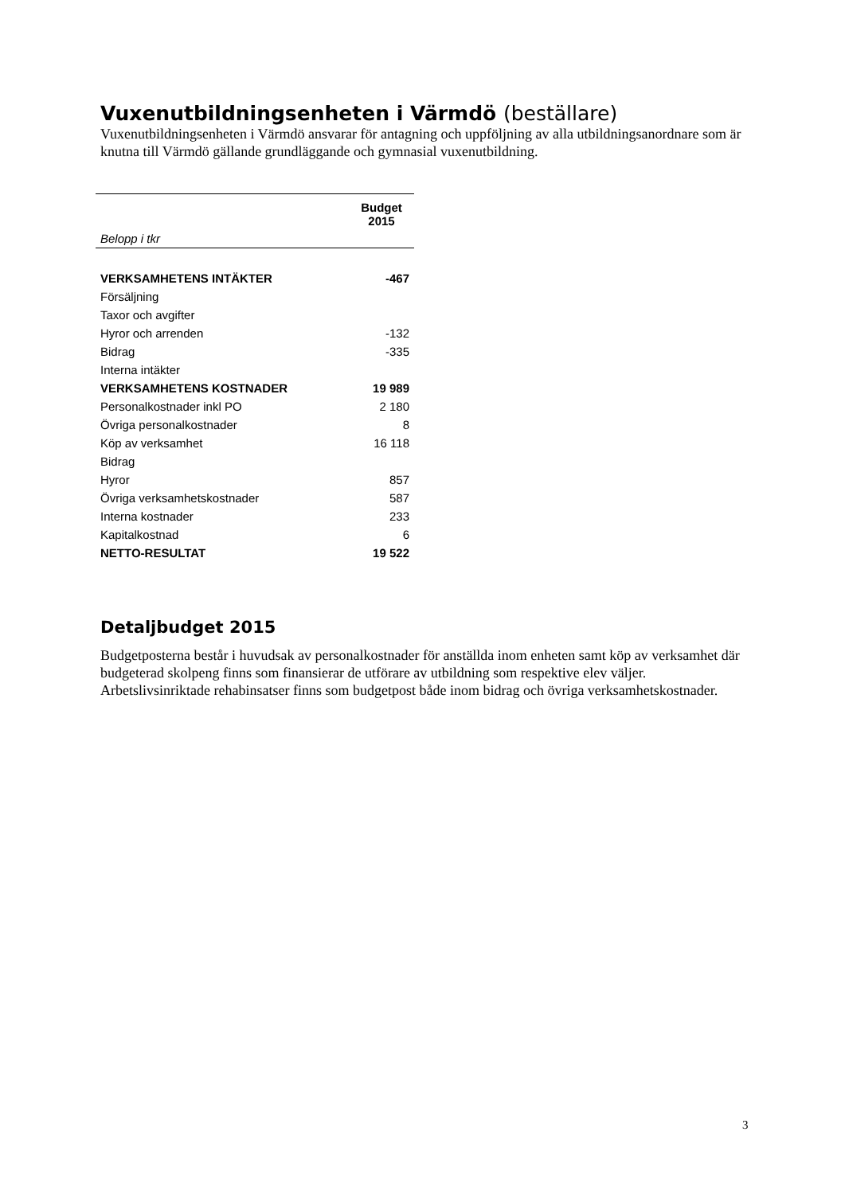Vuxenutbildningsenheten i Värmdö (beställare)
Vuxenutbildningsenheten i Värmdö ansvarar för antagning och uppföljning av alla utbildningsanordnare som är knutna till Värmdö gällande grundläggande och gymnasial vuxenutbildning.
| | Budget 2015 |
| Belopp i tkr | |
| VERKSAMHETENS INTÄKTER | -467 |
| Försäljning | |
| Taxor och avgifter | |
| Hyror och arrenden | -132 |
| Bidrag | -335 |
| Interna intäkter | |
| VERKSAMHETENS KOSTNADER | 19 989 |
| Personalkostnader inkl PO | 2 180 |
| Övriga personalkostnader | 8 |
| Köp av verksamhet | 16 118 |
| Bidrag | |
| Hyror | 857 |
| Övriga verksamhetskostnader | 587 |
| Interna kostnader | 233 |
| Kapitalkostnad | 6 |
| NETTO-RESULTAT | 19 522 |
Detaljbudget 2015
Budgetposterna består i huvudsak av personalkostnader för anställda inom enheten samt köp av verksamhet där budgeterad skolpeng finns som finansierar de utförare av utbildning som respektive elev väljer. Arbetslivsinriktade rehabinsatser finns som budgetpost både inom bidrag och övriga verksamhetskostnader.
3